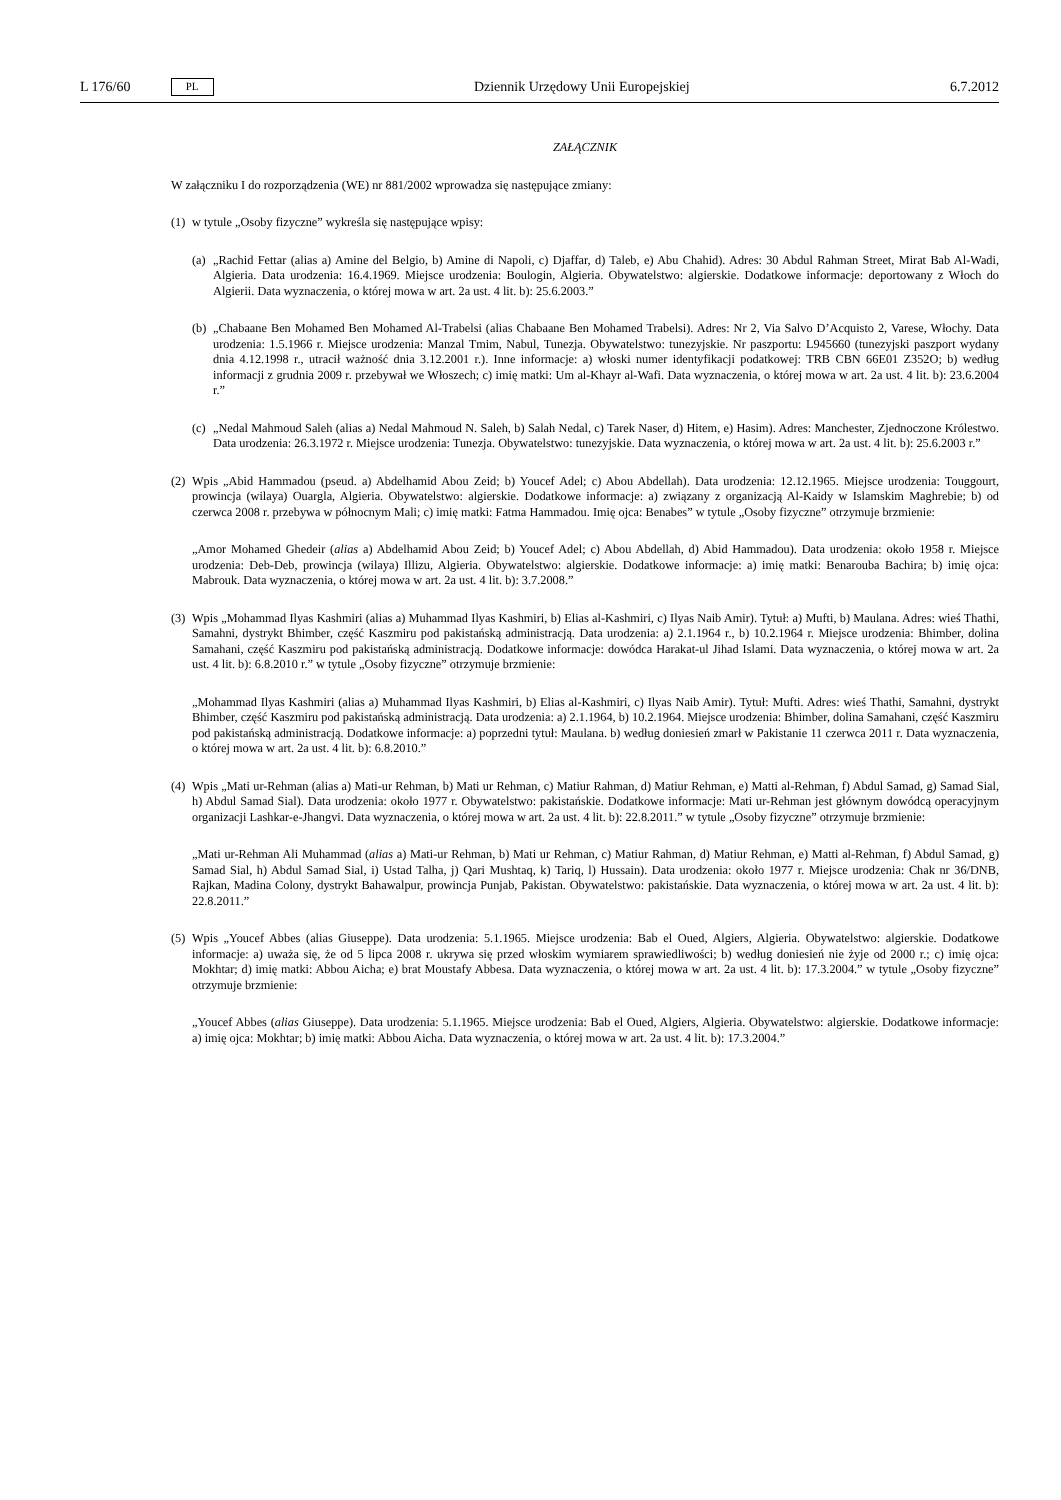L 176/60 PL Dziennik Urzędowy Unii Europejskiej 6.7.2012
ZAŁĄCZNIK
W załączniku I do rozporządzenia (WE) nr 881/2002 wprowadza się następujące zmiany:
(1) w tytule „Osoby fizyczne” wykreśla się następujące wpisy:
(a) „Rachid Fettar (alias a) Amine del Belgio, b) Amine di Napoli, c) Djaffar, d) Taleb, e) Abu Chahid). Adres: 30 Abdul Rahman Street, Mirat Bab Al-Wadi, Algieria. Data urodzenia: 16.4.1969. Miejsce urodzenia: Boulogin, Algieria. Obywatelstwo: algierskie. Dodatkowe informacje: deportowany z Włoch do Algierii. Data wyznaczenia, o której mowa w art. 2a ust. 4 lit. b): 25.6.2003.”
(b) „Chabaane Ben Mohamed Ben Mohamed Al-Trabelsi (alias Chabaane Ben Mohamed Trabelsi). Adres: Nr 2, Via Salvo D’Acquisto 2, Varese, Włochy. Data urodzenia: 1.5.1966 r. Miejsce urodzenia: Manzal Tmim, Nabul, Tunezja. Obywatelstwo: tunezyjskie. Nr paszportu: L945660 (tunezyjski paszport wydany dnia 4.12.1998 r., utracił ważność dnia 3.12.2001 r.). Inne informacje: a) włoski numer identyfikacji podatkowej: TRB CBN 66E01 Z352O; b) według informacji z grudnia 2009 r. przebywał we Włoszech; c) imię matki: Um al-Khayr al-Wafi. Data wyznaczenia, o której mowa w art. 2a ust. 4 lit. b): 23.6.2004 r.”
(c) „Nedal Mahmoud Saleh (alias a) Nedal Mahmoud N. Saleh, b) Salah Nedal, c) Tarek Naser, d) Hitem, e) Hasim). Adres: Manchester, Zjednoczone Królestwo. Data urodzenia: 26.3.1972 r. Miejsce urodzenia: Tunezja. Obywatelstwo: tunezyjskie. Data wyznaczenia, o której mowa w art. 2a ust. 4 lit. b): 25.6.2003 r.”
(2) Wpis „Abid Hammadou (pseud. a) Abdelhamid Abou Zeid; b) Youcef Adel; c) Abou Abdellah). Data urodzenia: 12.12.1965. Miejsce urodzenia: Touggourt, prowincja (wilaya) Ouargla, Algieria. Obywatelstwo: algierskie. Dodatkowe informacje: a) związany z organizacją Al-Kaidy w Islamskim Maghrebie; b) od czerwca 2008 r. przebywa w północnym Mali; c) imię matki: Fatma Hammadou. Imię ojca: Benabes” w tytule „Osoby fizyczne” otrzymuje brzmienie:
„Amor Mohamed Ghedeir (alias a) Abdelhamid Abou Zeid; b) Youcef Adel; c) Abou Abdellah, d) Abid Hammadou). Data urodzenia: około 1958 r. Miejsce urodzenia: Deb-Deb, prowincja (wilaya) Illizu, Algieria. Obywatelstwo: algierskie. Dodatkowe informacje: a) imię matki: Benarouba Bachira; b) imię ojca: Mabrouk. Data wyznaczenia, o której mowa w art. 2a ust. 4 lit. b): 3.7.2008.”
(3) Wpis „Mohammad Ilyas Kashmiri (alias a) Muhammad Ilyas Kashmiri, b) Elias al-Kashmiri, c) Ilyas Naib Amir). Tytuł: a) Mufti, b) Maulana. Adres: wieś Thathi, Samahni, dystrykt Bhimber, część Kaszmiru pod pakistańską administracją. Data urodzenia: a) 2.1.1964 r., b) 10.2.1964 r. Miejsce urodzenia: Bhimber, dolina Samahani, część Kaszmiru pod pakistańską administracją. Dodatkowe informacje: dowódca Harakat-ul Jihad Islami. Data wyznaczenia, o której mowa w art. 2a ust. 4 lit. b): 6.8.2010 r.” w tytule „Osoby fizyczne” otrzymuje brzmienie:
„Mohammad Ilyas Kashmiri (alias a) Muhammad Ilyas Kashmiri, b) Elias al-Kashmiri, c) Ilyas Naib Amir). Tytuł: Mufti. Adres: wieś Thathi, Samahni, dystrykt Bhimber, część Kaszmiru pod pakistańską administracją. Data urodzenia: a) 2.1.1964, b) 10.2.1964. Miejsce urodzenia: Bhimber, dolina Samahani, część Kaszmiru pod pakistańską administracją. Dodatkowe informacje: a) poprzedni tytuł: Maulana. b) według doniesień zmarł w Pakistanie 11 czerwca 2011 r. Data wyznaczenia, o której mowa w art. 2a ust. 4 lit. b): 6.8.2010.”
(4) Wpis „Mati ur-Rehman (alias a) Mati-ur Rehman, b) Mati ur Rehman, c) Matiur Rahman, d) Matiur Rehman, e) Matti al-Rehman, f) Abdul Samad, g) Samad Sial, h) Abdul Samad Sial). Data urodzenia: około 1977 r. Obywatelstwo: pakistańskie. Dodatkowe informacje: Mati ur-Rehman jest głównym dowódcą operacyjnym organizacji Lashkar-e-Jhangvi. Data wyznaczenia, o której mowa w art. 2a ust. 4 lit. b): 22.8.2011.” w tytule „Osoby fizyczne” otrzymuje brzmienie:
„Mati ur-Rehman Ali Muhammad (alias a) Mati-ur Rehman, b) Mati ur Rehman, c) Matiur Rahman, d) Matiur Rehman, e) Matti al-Rehman, f) Abdul Samad, g) Samad Sial, h) Abdul Samad Sial, i) Ustad Talha, j) Qari Mushtaq, k) Tariq, l) Hussain). Data urodzenia: około 1977 r. Miejsce urodzenia: Chak nr 36/DNB, Rajkan, Madina Colony, dystrykt Bahawalpur, prowincja Punjab, Pakistan. Obywatelstwo: pakistańskie. Data wyznaczenia, o której mowa w art. 2a ust. 4 lit. b): 22.8.2011.”
(5) Wpis „Youcef Abbes (alias Giuseppe). Data urodzenia: 5.1.1965. Miejsce urodzenia: Bab el Oued, Algiers, Algieria. Obywatelstwo: algierskie. Dodatkowe informacje: a) uważa się, że od 5 lipca 2008 r. ukrywa się przed włoskim wymiarem sprawiedliwości; b) według doniesień nie żyje od 2000 r.; c) imię ojca: Mokhtar; d) imię matki: Abbou Aicha; e) brat Moustafy Abbesa. Data wyznaczenia, o której mowa w art. 2a ust. 4 lit. b): 17.3.2004.” w tytule „Osoby fizyczne” otrzymuje brzmienie:
„Youcef Abbes (alias Giuseppe). Data urodzenia: 5.1.1965. Miejsce urodzenia: Bab el Oued, Algiers, Algieria. Obywatelstwo: algierskie. Dodatkowe informacje: a) imię ojca: Mokhtar; b) imię matki: Abbou Aicha. Data wyznaczenia, o której mowa w art. 2a ust. 4 lit. b): 17.3.2004.”